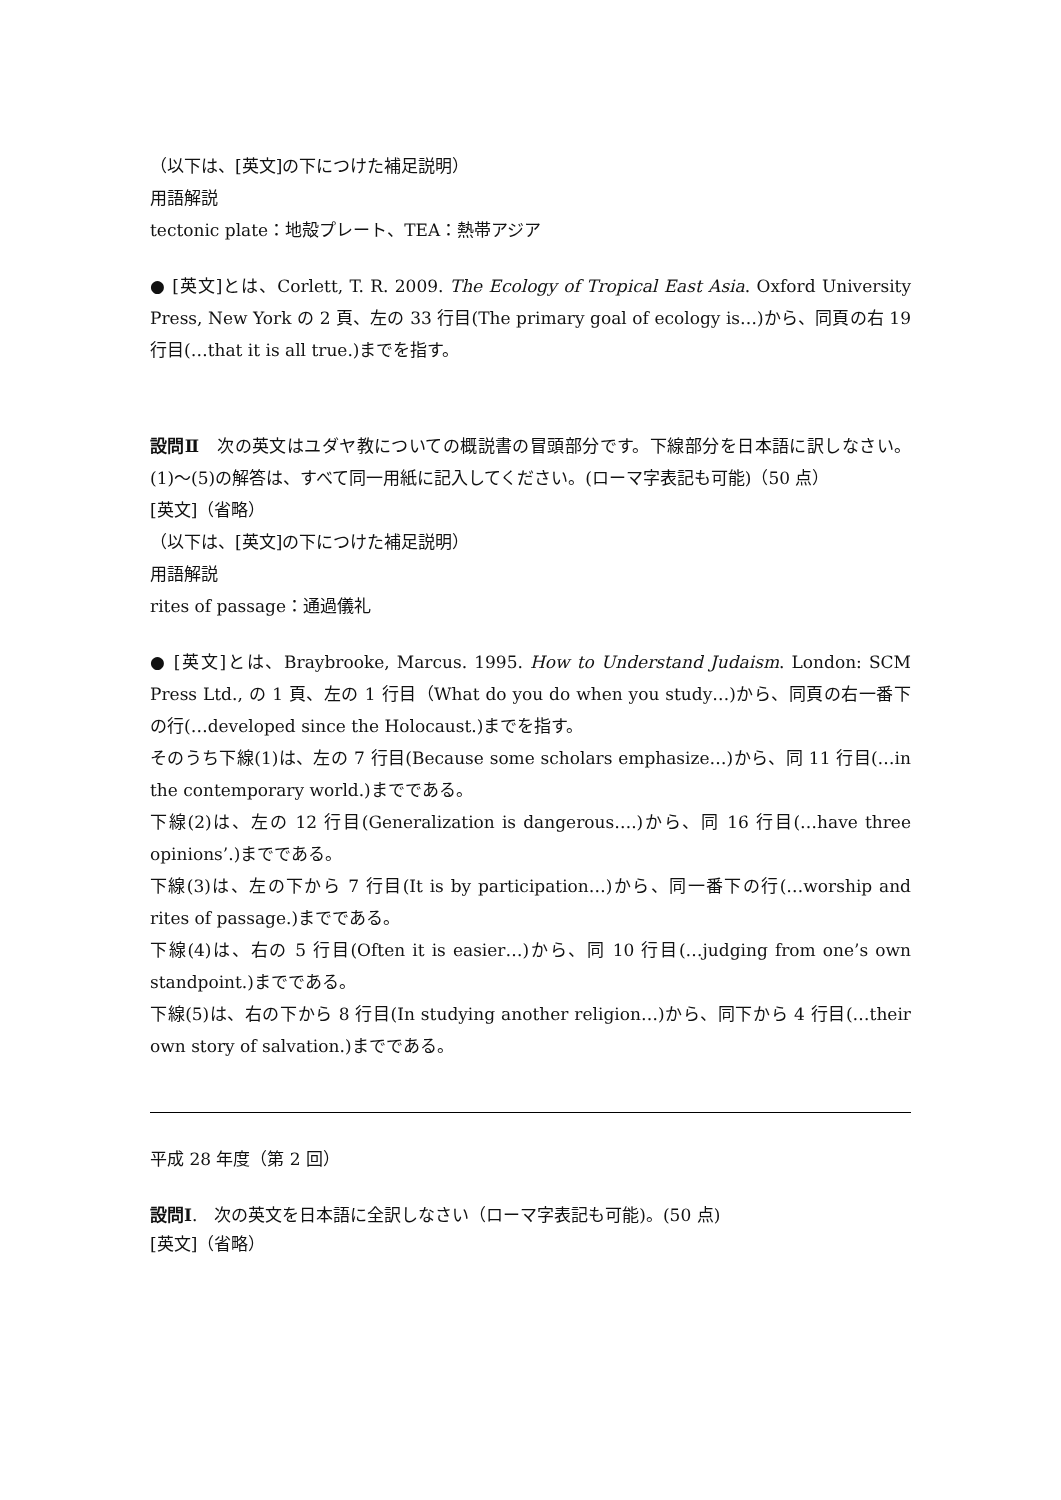（以下は、[英文]の下につけた補足説明）
用語解説
tectonic plate：地殻プレート、TEA：熱帯アジア
● [英文]とは、Corlett, T. R. 2009. The Ecology of Tropical East Asia. Oxford University Press, New York の 2 頁、左の 33 行目(The primary goal of ecology is…)から、同頁の右 19 行目(…that it is all true.)までを指す。
設問Ⅱ　次の英文はユダヤ教についての概説書の冒頭部分です。下線部分を日本語に訳しなさい。(1)～(5)の解答は、すべて同一用紙に記入してください。(ローマ字表記も可能)（50 点）
[英文]（省略）
（以下は、[英文]の下につけた補足説明）
用語解説
rites of passage：通過儀礼
● [英文]とは、Braybrooke, Marcus. 1995. How to Understand Judaism. London: SCM Press Ltd., の 1 頁、左の 1 行目（What do you do when you study…)から、同頁の右一番下の行(…developed since the Holocaust.)までを指す。
そのうち下線(1)は、左の 7 行目(Because some scholars emphasize…)から、同 11 行目(…in the contemporary world.)までである。
下線(2)は、左の 12 行目(Generalization is dangerous….)から、同 16 行目(…have three opinions’.)までである。
下線(3)は、左の下から 7 行目(It is by participation…)から、同一番下の行(…worship and rites of passage.)までである。
下線(4)は、右の 5 行目(Often it is easier…)から、同 10 行目(…judging from one’s own standpoint.)までである。
下線(5)は、右の下から 8 行目(In studying another religion…)から、同下から 4 行目(…their own story of salvation.)までである。
平成 28 年度（第 2 回）
設問Ⅰ.　次の英文を日本語に全訳しなさい（ローマ字表記も可能)。(50 点)
[英文]（省略）